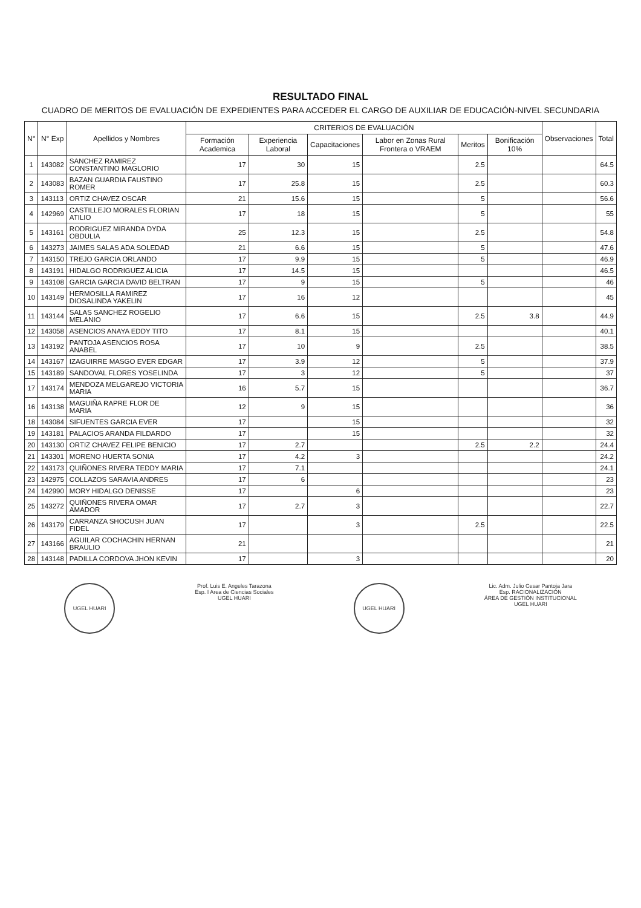RESULTADO FINAL
CUADRO DE MERITOS DE EVALUACIÓN DE EXPEDIENTES PARA ACCEDER EL CARGO DE AUXILIAR DE EDUCACIÓN-NIVEL SECUNDARIA
| N° | N° Exp | Apellidos y Nombres | CRITERIOS DE EVALUACIÓN | | | | | | Observaciones | Total |
| --- | --- | --- | --- | --- | --- | --- | --- | --- | --- | --- |
| | | | Formación Academica | Experiencia Laboral | Capacitaciones | Labor en Zonas Rural Frontera o VRAEM | Meritos | Bonificación 10% | | |
| 1 | 143082 | SANCHEZ RAMIREZ CONSTANTINO MAGLORIO | 17 | 30 | 15 | | 2.5 | | | 64.5 |
| 2 | 143083 | BAZAN GUARDIA FAUSTINO ROMER | 17 | 25.8 | 15 | | 2.5 | | | 60.3 |
| 3 | 143113 | ORTIZ CHAVEZ OSCAR | 21 | 15.6 | 15 | | 5 | | | 56.6 |
| 4 | 142969 | CASTILLEJO MORALES FLORIAN ATILIO | 17 | 18 | 15 | | 5 | | | 55 |
| 5 | 143161 | RODRIGUEZ MIRANDA DYDA OBDULIA | 25 | 12.3 | 15 | | 2.5 | | | 54.8 |
| 6 | 143273 | JAIMES SALAS ADA SOLEDAD | 21 | 6.6 | 15 | | 5 | | | 47.6 |
| 7 | 143150 | TREJO GARCIA ORLANDO | 17 | 9.9 | 15 | | 5 | | | 46.9 |
| 8 | 143191 | HIDALGO RODRIGUEZ ALICIA | 17 | 14.5 | 15 | | | | | 46.5 |
| 9 | 143108 | GARCIA GARCIA DAVID BELTRAN | 17 | 9 | 15 | | 5 | | | 46 |
| 10 | 143149 | HERMOSILLA RAMIREZ DIOSALINDA YAKELIN | 17 | 16 | 12 | | | | | 45 |
| 11 | 143144 | SALAS SANCHEZ ROGELIO MELANIO | 17 | 6.6 | 15 | | 2.5 | 3.8 | | 44.9 |
| 12 | 143058 | ASENCIOS ANAYA EDDY TITO | 17 | 8.1 | 15 | | | | | 40.1 |
| 13 | 143192 | PANTOJA ASENCIOS ROSA ANABEL | 17 | 10 | 9 | | 2.5 | | | 38.5 |
| 14 | 143167 | IZAGUIRRE MASGO EVER EDGAR | 17 | 3.9 | 12 | | 5 | | | 37.9 |
| 15 | 143189 | SANDOVAL FLORES YOSELINDA | 17 | 3 | 12 | | 5 | | | 37 |
| 17 | 143174 | MENDOZA MELGAREJO VICTORIA MARIA | 16 | 5.7 | 15 | | | | | 36.7 |
| 16 | 143138 | MAGUIÑA RAPRE FLOR DE MARIA | 12 | 9 | 15 | | | | | 36 |
| 18 | 143084 | SIFUENTES GARCIA EVER | 17 | | 15 | | | | | 32 |
| 19 | 143181 | PALACIOS ARANDA FILDARDO | 17 | | 15 | | | | | 32 |
| 20 | 143130 | ORTIZ CHAVEZ FELIPE BENICIO | 17 | 2.7 | | | 2.5 | 2.2 | | 24.4 |
| 21 | 143301 | MORENO HUERTA SONIA | 17 | 4.2 | 3 | | | | | 24.2 |
| 22 | 143173 | QUIÑONES RIVERA TEDDY MARIA | 17 | 7.1 | | | | | | 24.1 |
| 23 | 142975 | COLLAZOS SARAVIA ANDRES | 17 | 6 | | | | | | 23 |
| 24 | 142990 | MORY HIDALGO DENISSE | 17 | | 6 | | | | | 23 |
| 25 | 143272 | QUIÑONES RIVERA OMAR AMADOR | 17 | 2.7 | 3 | | | | | 22.7 |
| 26 | 143179 | CARRANZA SHOCUSH JUAN FIDEL | 17 | | 3 | | 2.5 | | | 22.5 |
| 27 | 143166 | AGUILAR COCHACHIN HERNAN BRAULIO | 21 | | | | | | | 21 |
| 28 | 143148 | PADILLA CORDOVA JHON KEVIN | 17 | | 3 | | | | | 20 |
UGEL HUARI
Prof. Luis E. Angeles Tarazona
Esp. I Area de Ciencias Sociales
UGEL HUARI
UGEL HUARI
Lic. Adm. Julio Cesar Pantoja Jara
Esp. RACIONALIZACIÓN
ÁREA DE GESTIÓN INSTITUCIONAL
UGEL HUARI